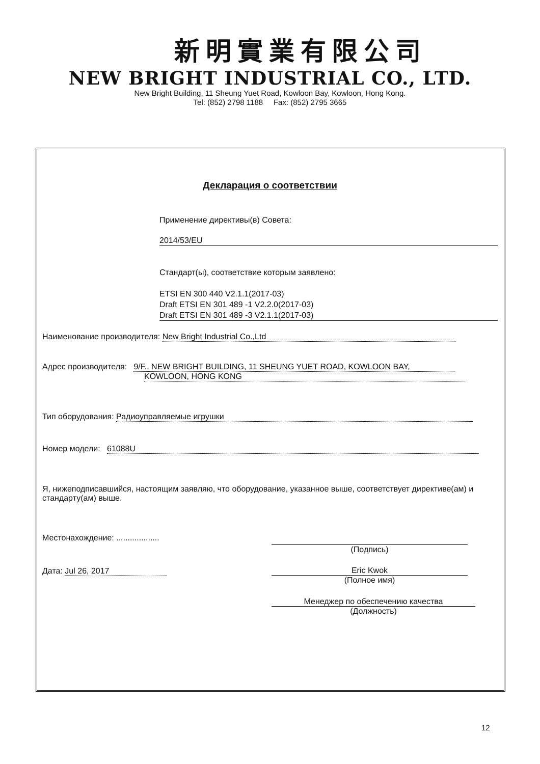新明實業有限公司
NEW BRIGHT INDUSTRIAL CO., LTD.
New Bright Building, 11 Sheung Yuet Road, Kowloon Bay, Kowloon, Hong Kong.
Tel: (852) 2798 1188 Fax: (852) 2795 3665
Декларация о соответствии
Применение директивы(в) Совета:
2014/53/EU
Стандарт(ы), соответствие которым заявлено:
ETSI EN 300 440 V2.1.1(2017-03)
Draft ETSI EN 301 489 -1 V2.2.0(2017-03)
Draft ETSI EN 301 489 -3 V2.1.1(2017-03)
Наименование производителя: New Bright Industrial Co.,Ltd
Адрес производителя: 9/F., NEW BRIGHT BUILDING, 11 SHEUNG YUET ROAD, KOWLOON BAY,
KOWLOON, HONG KONG
Тип оборудования: Радиоуправляемые игрушки
Номер модели: 61088U
Я, нижеподписавшийся, настоящим заявляю, что оборудование, указанное выше, соответствует директиве(ам) и стандарту(ам) выше.
Местонахождение: ...................
(Подпись)
Дата: Jul 26, 2017
Eric Kwok
(Полное имя)
Менеджер по обеспечению качества
(Должность)
12